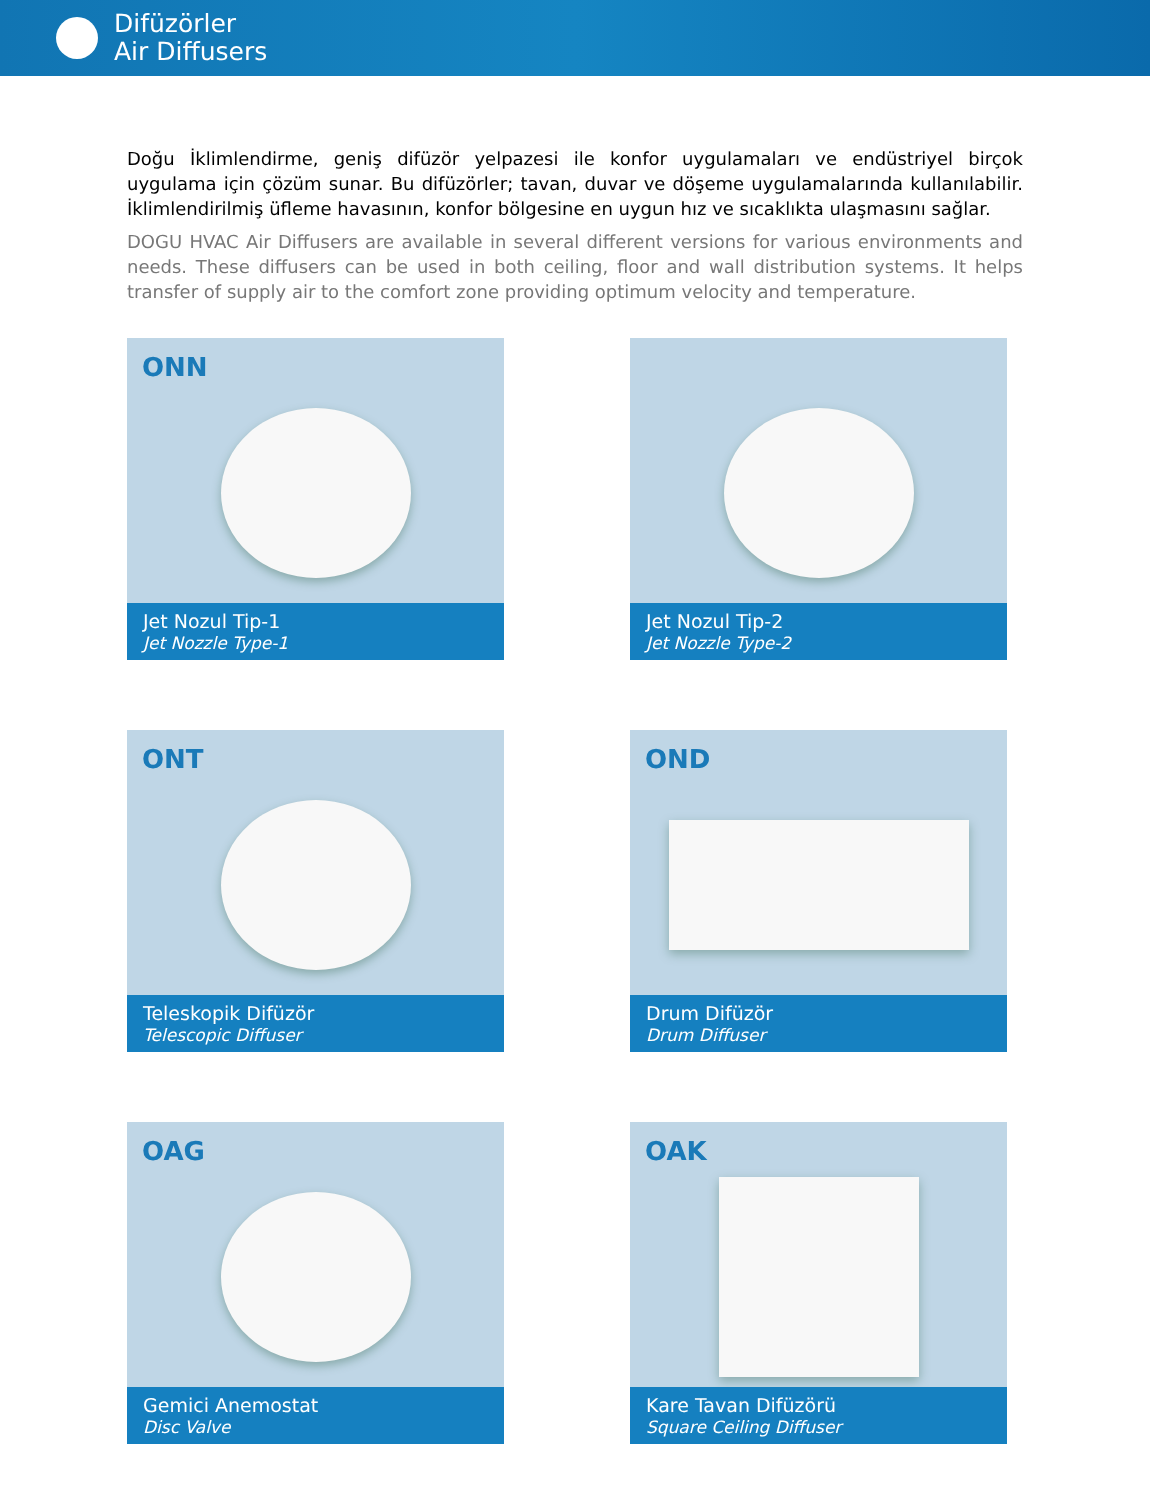Difüzörler
Air Diffusers
Doğu İklimlendirme, geniş difüzör yelpazesi ile konfor uygulamaları ve endüstriyel birçok uygulama için çözüm sunar. Bu difüzörler; tavan, duvar ve döşeme uygulamalarında kullanılabilir. İklimlendirilmiş üfleme havasının, konfor bölgesine en uygun hız ve sıcaklıkta ulaşmasını sağlar.
DOGU HVAC Air Diffusers are available in several different versions for various environments and needs. These diffusers can be used in both ceiling, floor and wall distribution systems. It helps transfer of supply air to the comfort zone providing optimum velocity and temperature.
ONN
Jet Nozul Tip-1
Jet Nozzle Type-1
Jet Nozul Tip-2
Jet Nozzle Type-2
ONT
Teleskopik Difüzör
Telescopic Diffuser
OND
Drum Difüzör
Drum Diffuser
OAG
Gemici Anemostat
Disc Valve
OAK
Kare Tavan Difüzörü
Square Ceiling Diffuser